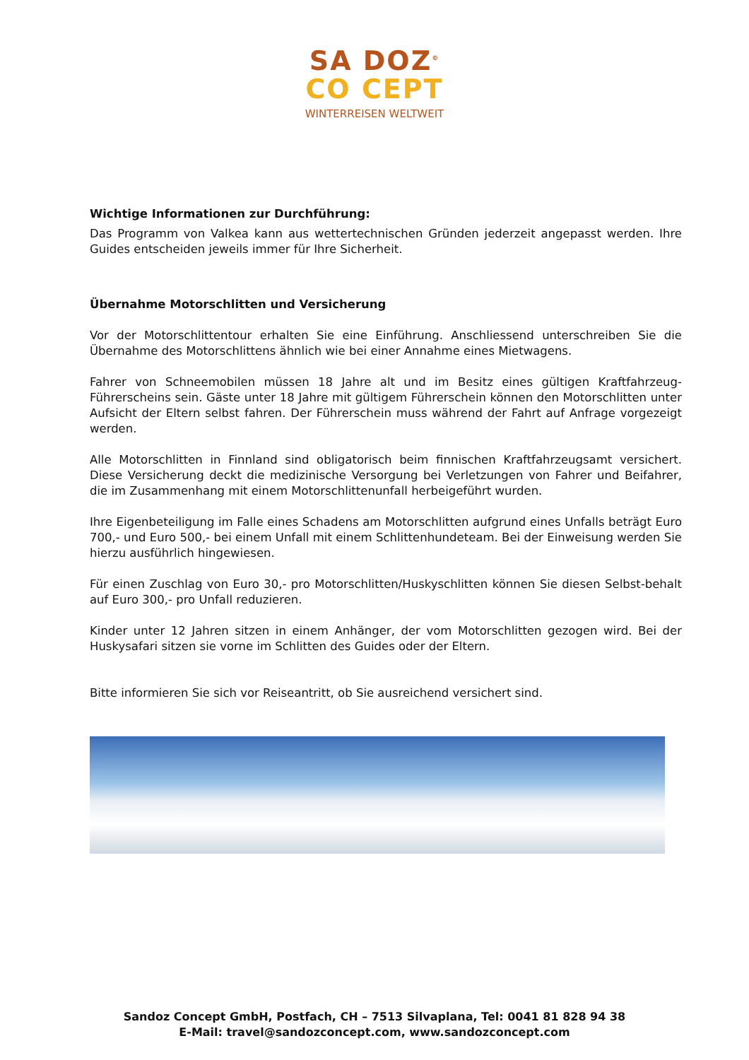SA DOZ<sup>©</sup>
CO CEPT
WINTERREISEN WELTWEIT
Wichtige Informationen zur Durchführung:
Das Programm von Valkea kann aus wettertechnischen Gründen jederzeit angepasst werden. Ihre Guides entscheiden jeweils immer für Ihre Sicherheit.
Übernahme Motorschlitten und Versicherung
Vor der Motorschlittentour erhalten Sie eine Einführung. Anschliessend unterschreiben Sie die Übernahme des Motorschlittens ähnlich wie bei einer Annahme eines Mietwagens.
Fahrer von Schneemobilen müssen 18 Jahre alt und im Besitz eines gültigen Kraftfahrzeug-Führerscheins sein. Gäste unter 18 Jahre mit gültigem Führerschein können den Motorschlitten unter Aufsicht der Eltern selbst fahren. Der Führerschein muss während der Fahrt auf Anfrage vorgezeigt werden.
Alle Motorschlitten in Finnland sind obligatorisch beim finnischen Kraftfahrzeugsamt versichert. Diese Versicherung deckt die medizinische Versorgung bei Verletzungen von Fahrer und Beifahrer, die im Zusammenhang mit einem Motorschlittenunfall herbeigeführt wurden.
Ihre Eigenbeteiligung im Falle eines Schadens am Motorschlitten aufgrund eines Unfalls beträgt Euro 700,- und Euro 500,- bei einem Unfall mit einem Schlittenhundeteam. Bei der Einweisung werden Sie hierzu ausführlich hingewiesen.
Für einen Zuschlag von Euro 30,- pro Motorschlitten/Huskyschlitten können Sie diesen Selbst-behalt auf Euro 300,- pro Unfall reduzieren.
Kinder unter 12 Jahren sitzen in einem Anhänger, der vom Motorschlitten gezogen wird. Bei der Huskysafari sitzen sie vorne im Schlitten des Guides oder der Eltern.
Bitte informieren Sie sich vor Reiseantritt, ob Sie ausreichend versichert sind.
Sandoz Concept GmbH, Postfach, CH – 7513 Silvaplana, Tel: 0041 81 828 94 38
E-Mail: travel@sandozconcept.com, www.sandozconcept.com